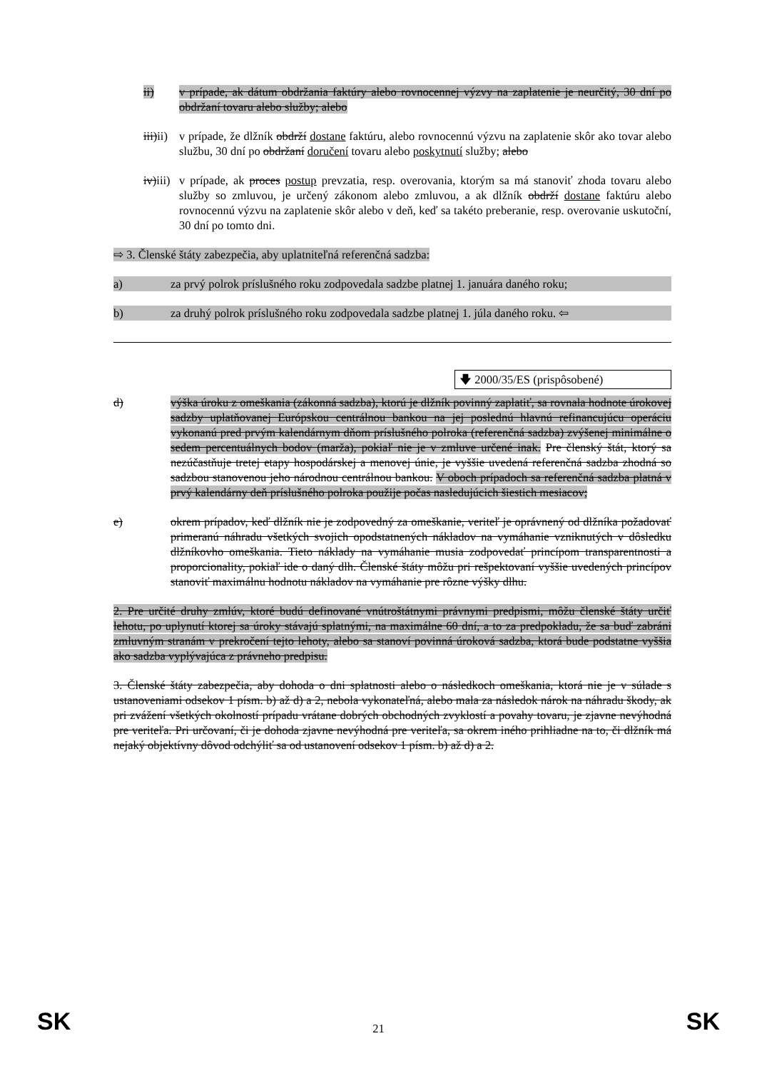ii) v prípade, ak dátum obdržania faktúry alebo rovnocennej výzvy na zaplatenie je neurčitý, 30 dní po obdržaní tovaru alebo služby; alebo
iii)ii)
v prípade, že dlžník obdrží dostane faktúru, alebo rovnocennú výzvu na zaplatenie skôr ako tovar alebo službu, 30 dní po obdržaní doručení tovaru alebo poskytnutí služby; alebo
iv)iii)
v prípade, ak proces postup prevzatia, resp. overovania, ktorým sa má stanoviť zhoda tovaru alebo služby so zmluvou, je určený zákonom alebo zmluvou, a ak dlžník obdrží dostane faktúru alebo rovnocennú výzvu na zaplatenie skôr alebo v deň, keď sa takéto preberanie, resp. overovanie uskutoční, 30 dní po tomto dni.
⇨ 3. Členské štáty zabezpečia, aby uplatniteľná referenčná sadzba:
a) za prvý polrok príslušného roku zodpovedala sadzbe platnej 1. januára daného roku;
b) za druhý polrok príslušného roku zodpovedala sadzbe platnej 1. júla daného roku. ⇦
🡇 2000/35/ES (prispôsobené)
d) výška úroku z omeškania (zákonná sadzba), ktorú je dlžník povinný zaplatiť, sa rovnala hodnote úrokovej sadzby uplatňovanej Európskou centrálnou bankou na jej poslednú hlavnú refinancujúcu operáciu vykonanú pred prvým kalendárnym dňom príslušného polroka (referenčná sadzba) zvýšenej minimálne o sedem percentuálnych bodov (marža), pokiaľ nie je v zmluve určené inak. Pre členský štát, ktorý sa nezúčastňuje tretej etapy hospodárskej a menovej únie, je vyššie uvedená referenčná sadzba zhodná so sadzbou stanovenou jeho národnou centrálnou bankou. V oboch prípadoch sa referenčná sadzba platná v prvý kalendárny deň príslušného polroka použije počas nasledujúcich šiestich mesiacov;
e) okrem prípadov, keď dlžník nie je zodpovedný za omeškanie, veriteľ je oprávnený od dlžníka požadovať primeranú náhradu všetkých svojich opodstatnených nákladov na vymáhanie vzniknutých v dôsledku dlžníkovho omeškania. Tieto náklady na vymáhanie musia zodpovedať princípom transparentnosti a proporcionality, pokiaľ ide o daný dlh. Členské štáty môžu pri rešpektovaní vyššie uvedených princípov stanoviť maximálnu hodnotu nákladov na vymáhanie pre rôzne výšky dlhu.
2. Pre určité druhy zmlúv, ktoré budú definované vnútroštátnymi právnymi predpismi, môžu členské štáty určiť lehotu, po uplynutí ktorej sa úroky stávajú splatnými, na maximálne 60 dní, a to za predpokladu, že sa buď zabráni zmluvným stranám v prekročení tejto lehoty, alebo sa stanoví povinná úroková sadzba, ktorá bude podstatne vyššia ako sadzba vyplývajúca z právneho predpisu.
3. Členské štáty zabezpečia, aby dohoda o dni splatnosti alebo o následkoch omeškania, ktorá nie je v súlade s ustanoveniami odsekov 1 písm. b) až d) a 2, nebola vykonateľná, alebo mala za následok nárok na náhradu škody, ak pri zvážení všetkých okolností prípadu vrátane dobrých obchodných zvyklostí a povahy tovaru, je zjavne nevýhodná pre veriteľa. Pri určovaní, či je dohoda zjavne nevýhodná pre veriteľa, sa okrem iného prihliadne na to, či dlžník má nejaký objektívny dôvod odchýliť sa od ustanovení odsekov 1 písm. b) až d) a 2.
SK 21 SK